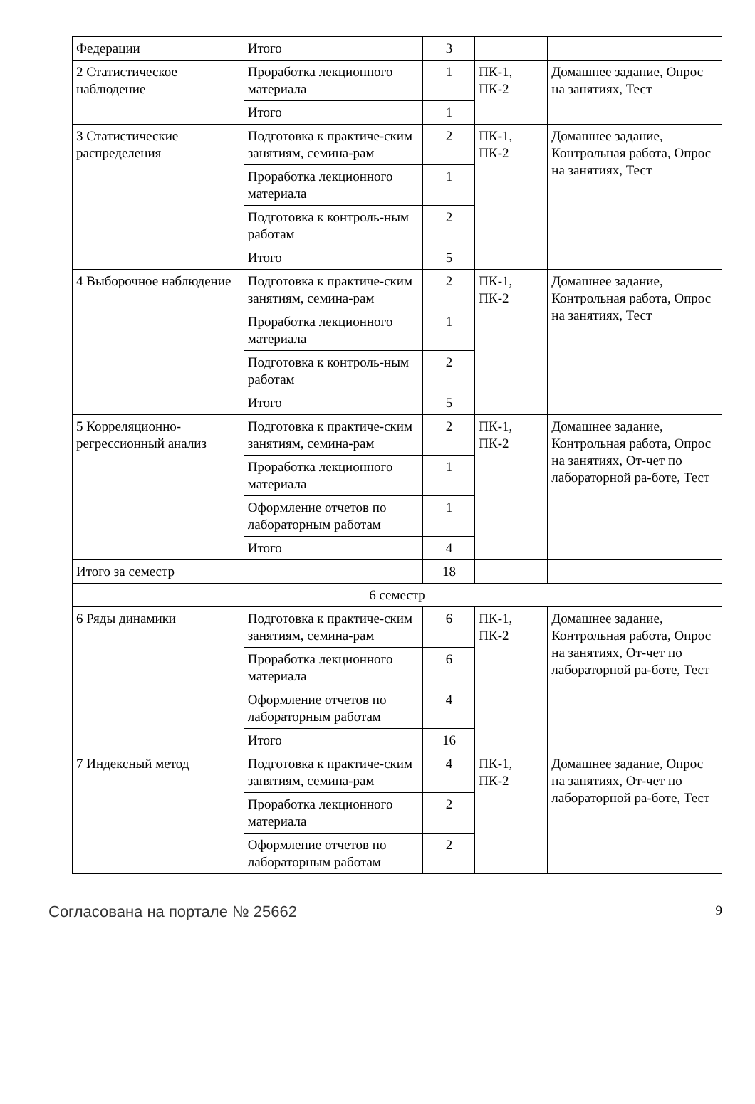| Федерации | Итого | 3 | | |
| 2 Статистическое наблюдение | Проработка лекционного материала | 1 | ПК-1, ПК-2 | Домашнее задание, Опрос на занятиях, Тест |
| | Итого | 1 | | |
| 3 Статистические распределения | Подготовка к практиче-ским занятиям, семина-рам | 2 | ПК-1, ПК-2 | Домашнее задание, Контрольная работа, Опрос на занятиях, Тест |
| | Проработка лекционного материала | 1 | | |
| | Подготовка к контроль-ным работам | 2 | | |
| | Итого | 5 | | |
| 4 Выборочное наблюдение | Подготовка к практиче-ским занятиям, семина-рам | 2 | ПК-1, ПК-2 | Домашнее задание, Контрольная работа, Опрос на занятиях, Тест |
| | Проработка лекционного материала | 1 | | |
| | Подготовка к контроль-ным работам | 2 | | |
| | Итого | 5 | | |
| 5 Корреляционно-регрессионный анализ | Подготовка к практиче-ским занятиям, семина-рам | 2 | ПК-1, ПК-2 | Домашнее задание, Контрольная работа, Опрос на занятиях, От-чет по лабораторной ра-боте, Тест |
| | Проработка лекционного материала | 1 | | |
| | Оформление отчетов по лабораторным работам | 1 | | |
| | Итого | 4 | | |
| Итого за семестр | | 18 | | |
| 6 семестр | | | | |
| 6 Ряды динамики | Подготовка к практиче-ским занятиям, семина-рам | 6 | ПК-1, ПК-2 | Домашнее задание, Контрольная работа, Опрос на занятиях, От-чет по лабораторной ра-боте, Тест |
| | Проработка лекционного материала | 6 | | |
| | Оформление отчетов по лабораторным работам | 4 | | |
| | Итого | 16 | | |
| 7 Индексный метод | Подготовка к практиче-ским занятиям, семина-рам | 4 | ПК-1, ПК-2 | Домашнее задание, Опрос на занятиях, От-чет по лабораторной ра-боте, Тест |
| | Проработка лекционного материала | 2 | | |
| | Оформление отчетов по лабораторным работам | 2 | | |
Согласована на портале № 25662 9